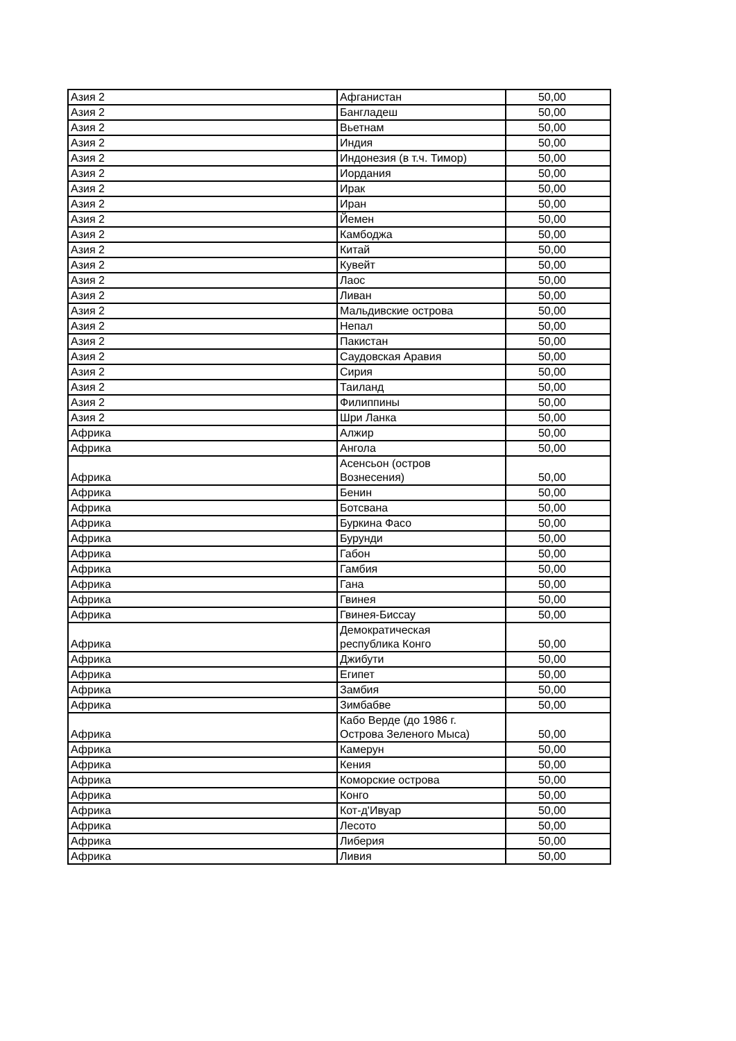| Азия 2 | Афганистан | 50,00 |
| Азия 2 | Бангладеш | 50,00 |
| Азия 2 | Вьетнам | 50,00 |
| Азия 2 | Индия | 50,00 |
| Азия 2 | Индонезия (в т.ч. Тимор) | 50,00 |
| Азия 2 | Иордания | 50,00 |
| Азия 2 | Ирак | 50,00 |
| Азия 2 | Иран | 50,00 |
| Азия 2 | Йемен | 50,00 |
| Азия 2 | Камбоджа | 50,00 |
| Азия 2 | Китай | 50,00 |
| Азия 2 | Кувейт | 50,00 |
| Азия 2 | Лаос | 50,00 |
| Азия 2 | Ливан | 50,00 |
| Азия 2 | Мальдивские острова | 50,00 |
| Азия 2 | Непал | 50,00 |
| Азия 2 | Пакистан | 50,00 |
| Азия 2 | Саудовская Аравия | 50,00 |
| Азия 2 | Сирия | 50,00 |
| Азия 2 | Таиланд | 50,00 |
| Азия 2 | Филиппины | 50,00 |
| Азия 2 | Шри Ланка | 50,00 |
| Африка | Алжир | 50,00 |
| Африка | Ангола | 50,00 |
| Африка | Асенсьон (остров Вознесения) | 50,00 |
| Африка | Бенин | 50,00 |
| Африка | Ботсвана | 50,00 |
| Африка | Буркина Фасо | 50,00 |
| Африка | Бурунди | 50,00 |
| Африка | Габон | 50,00 |
| Африка | Гамбия | 50,00 |
| Африка | Гана | 50,00 |
| Африка | Гвинея | 50,00 |
| Африка | Гвинея-Биссау | 50,00 |
| Африка | Демократическая республика Конго | 50,00 |
| Африка | Джибути | 50,00 |
| Африка | Египет | 50,00 |
| Африка | Замбия | 50,00 |
| Африка | Зимбабве | 50,00 |
| Африка | Кабо Верде (до 1986 г. Острова Зеленого Мыса) | 50,00 |
| Африка | Камерун | 50,00 |
| Африка | Кения | 50,00 |
| Африка | Коморские острова | 50,00 |
| Африка | Конго | 50,00 |
| Африка | Кот-д'Ивуар | 50,00 |
| Африка | Лесото | 50,00 |
| Африка | Либерия | 50,00 |
| Африка | Ливия | 50,00 |